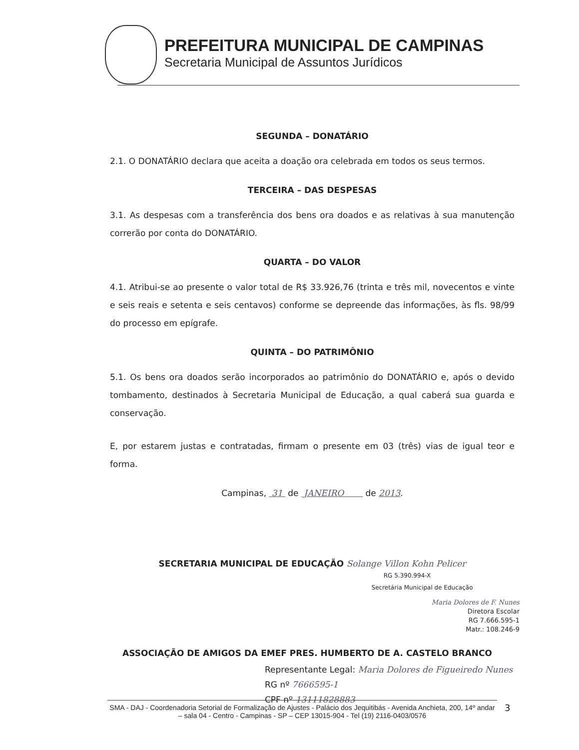PREFEITURA MUNICIPAL DE CAMPINAS
Secretaria Municipal de Assuntos Jurídicos
SEGUNDA – DONATÁRIO
2.1. O DONATÁRIO declara que aceita a doação ora celebrada em todos os seus termos.
TERCEIRA – DAS DESPESAS
3.1. As despesas com a transferência dos bens ora doados e as relativas à sua manutenção correrão por conta do DONATÁRIO.
QUARTA – DO VALOR
4.1. Atribui-se ao presente o valor total de R$ 33.926,76 (trinta e três mil, novecentos e vinte e seis reais e setenta e seis centavos) conforme se depreende das informações, às fls. 98/99 do processo em epígrafe.
QUINTA – DO PATRIMÔNIO
5.1. Os bens ora doados serão incorporados ao patrimônio do DONATÁRIO e, após o devido tombamento, destinados à Secretaria Municipal de Educação, a qual caberá sua guarda e conservação.
E, por estarem justas e contratadas, firmam o presente em 03 (três) vias de igual teor e forma.
Campinas, 31 de JANEIRO de 2013.
SECRETARIA MUNICIPAL DE EDUCAÇÃO Solange Villon Kohn Pelicer
RG 5.390.994-X
Secretária Municipal de Educação
Maria Dolores de F. Nunes
Diretora Escolar
RG 7.666.595-1
Matr.: 108.246-9
ASSOCIAÇÃO DE AMIGOS DA EMEF PRES. HUMBERTO DE A. CASTELO BRANCO
Representante Legal: Maria Dolores de Figueiredo Nunes
RG nº 7666595-1
CPF nº 13111828883
SMA - DAJ - Coordenadoria Setorial de Formalização de Ajustes - Palácio dos Jequitibás - Avenida Anchieta, 200, 14º andar – sala 04 - Centro - Campinas - SP – CEP 13015-904 - Tel (19) 2116-0403/0576
3